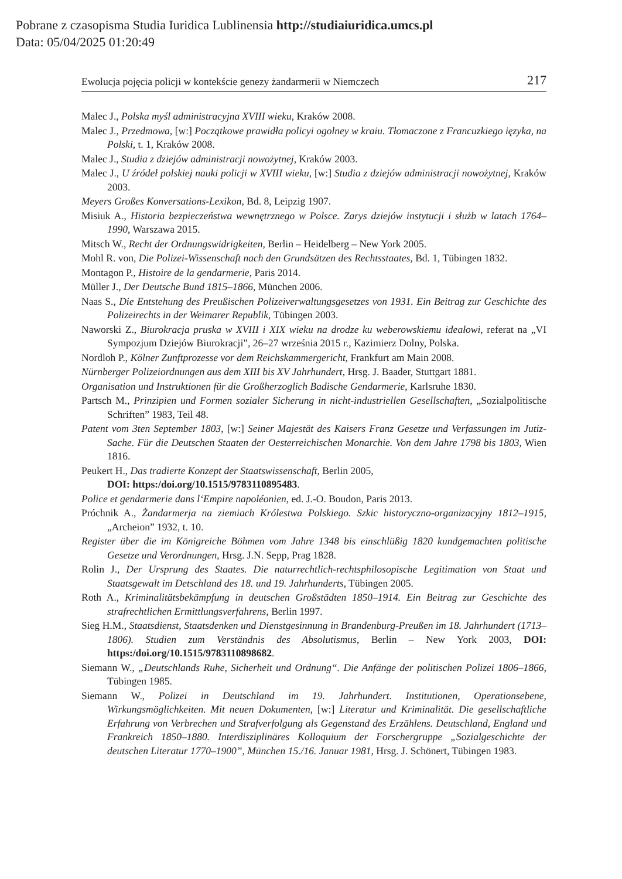Pobrane z czasopisma Studia Iuridica Lublinensia http://studiaiuridica.umcs.pl
Data: 05/04/2025 01:20:49
Ewolucja pojęcia policji w kontekście genezy żandarmerii w Niemczech 217
Malec J., Polska myśl administracyjna XVIII wieku, Kraków 2008.
Malec J., Przedmowa, [w:] Początkowe prawidła policyi ogolney w kraiu. Tłomaczone z Francuzkiego ięzyka, na Polski, t. 1, Kraków 2008.
Malec J., Studia z dziejów administracji nowożytnej, Kraków 2003.
Malec J., U źródeł polskiej nauki policji w XVIII wieku, [w:] Studia z dziejów administracji nowożytnej, Kraków 2003.
Meyers Großes Konversations-Lexikon, Bd. 8, Leipzig 1907.
Misiuk A., Historia bezpieczeństwa wewnętrznego w Polsce. Zarys dziejów instytucji i służb w latach 1764–1990, Warszawa 2015.
Mitsch W., Recht der Ordnungswidrigkeiten, Berlin – Heidelberg – New York 2005.
Mohl R. von, Die Polizei-Wissenschaft nach den Grundsätzen des Rechtsstaates, Bd. 1, Tübingen 1832.
Montagon P., Histoire de la gendarmerie, Paris 2014.
Müller J., Der Deutsche Bund 1815–1866, München 2006.
Naas S., Die Entstehung des Preußischen Polizeiverwaltungsgesetzes von 1931. Ein Beitrag zur Geschichte des Polizeirechts in der Weimarer Republik, Tübingen 2003.
Naworski Z., Biurokracja pruska w XVIII i XIX wieku na drodze ku weberowskiemu ideałowi, referat na „VI Sympozjum Dziejów Biurokracji”, 26–27 września 2015 r., Kazimierz Dolny, Polska.
Nordloh P., Kölner Zunftprozesse vor dem Reichskammergericht, Frankfurt am Main 2008.
Nürnberger Polizeiordnungen aus dem XIII bis XV Jahrhundert, Hrsg. J. Baader, Stuttgart 1881.
Organisation und Instruktionen für die Großherzoglich Badische Gendarmerie, Karlsruhe 1830.
Partsch M., Prinzipien und Formen sozialer Sicherung in nicht-industriellen Gesellschaften, „Sozialpolitische Schriften” 1983, Teil 48.
Patent vom 3ten September 1803, [w:] Seiner Majestät des Kaisers Franz Gesetze und Verfassungen im Jutiz-Sache. Für die Deutschen Staaten der Oesterreichischen Monarchie. Von dem Jahre 1798 bis 1803, Wien 1816.
Peukert H., Das tradierte Konzept der Staatswissenschaft, Berlin 2005,
DOI: https:/doi.org/10.1515/9783110895483.
Police et gendarmerie dans l‘Empire napoléonien, ed. J.-O. Boudon, Paris 2013.
Próchnik A., Żandarmerja na ziemiach Królestwa Polskiego. Szkic historyczno-organizacyjny 1812–1915, „Archeion” 1932, t. 10.
Register über die im Königreiche Böhmen vom Jahre 1348 bis einschlüßig 1820 kundgemachten politische Gesetze und Verordnungen, Hrsg. J.N. Sepp, Prag 1828.
Rolin J., Der Ursprung des Staates. Die naturrechtlich-rechtsphilosopische Legitimation von Staat und Staatsgewalt im Detschland des 18. und 19. Jahrhunderts, Tübingen 2005.
Roth A., Kriminalitätsbekämpfung in deutschen Großstädten 1850–1914. Ein Beitrag zur Geschichte des strafrechtlichen Ermittlungsverfahrens, Berlin 1997.
Sieg H.M., Staatsdienst, Staatsdenken und Dienstgesinnung in Brandenburg-Preußen im 18. Jahrhundert (1713–1806). Studien zum Verständnis des Absolutismus, Berlin – New York 2003, DOI: https:/doi.org/10.1515/9783110898682.
Siemann W., „Deutschlands Ruhe, Sicherheit und Ordnung“. Die Anfänge der politischen Polizei 1806–1866, Tübingen 1985.
Siemann W., Polizei in Deutschland im 19. Jahrhundert. Institutionen, Operationsebene, Wirkungsmöglichkeiten. Mit neuen Dokumenten, [w:] Literatur und Kriminalität. Die gesellschaftliche Erfahrung von Verbrechen und Strafverfolgung als Gegenstand des Erzählens. Deutschland, England und Frankreich 1850–1880. Interdisziplinäres Kolloquium der Forschergruppe „Sozialgeschichte der deutschen Literatur 1770–1900”, München 15./16. Januar 1981, Hrsg. J. Schönert, Tübingen 1983.